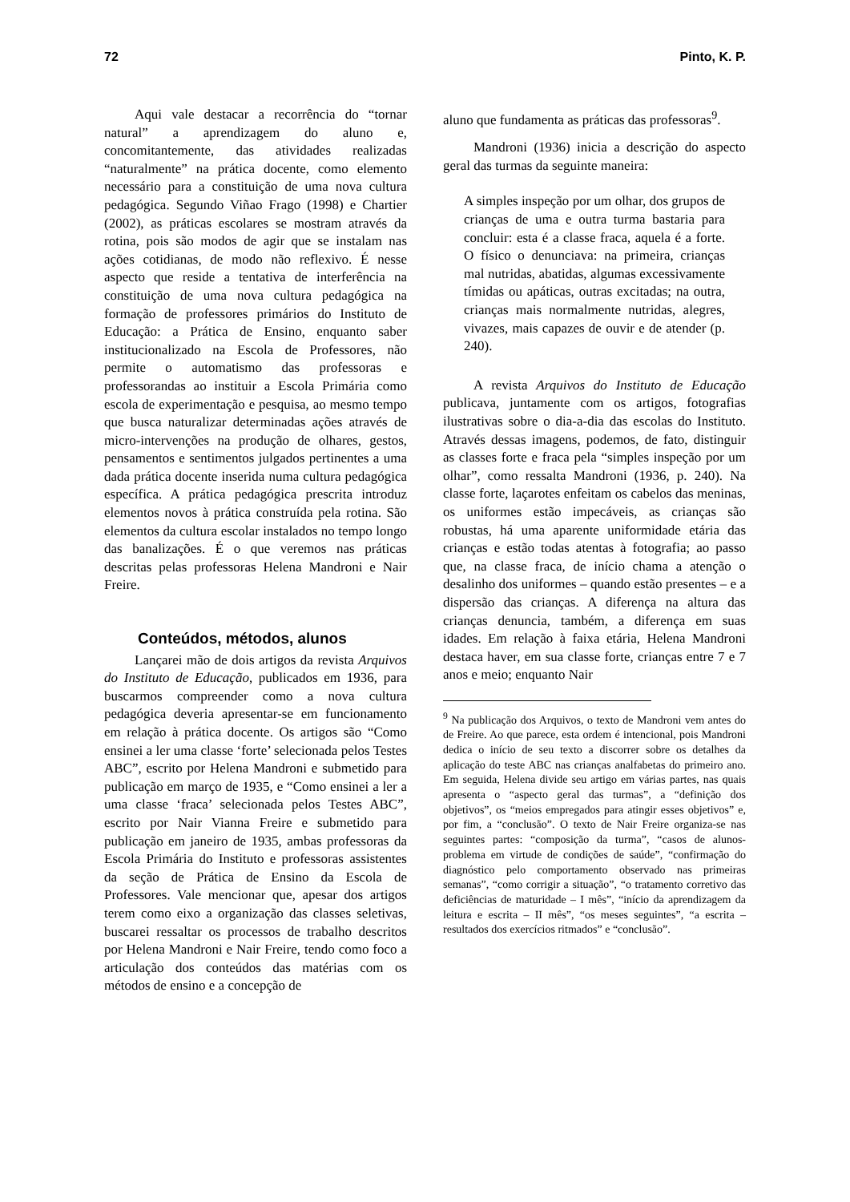72 Pinto, K. P.
Aqui vale destacar a recorrência do “tornar natural” a aprendizagem do aluno e, concomitantemente, das atividades realizadas “naturalmente” na prática docente, como elemento necessário para a constituição de uma nova cultura pedagógica. Segundo Viñao Frago (1998) e Chartier (2002), as práticas escolares se mostram através da rotina, pois são modos de agir que se instalam nas ações cotidianas, de modo não reflexivo. É nesse aspecto que reside a tentativa de interferência na constituição de uma nova cultura pedagógica na formação de professores primários do Instituto de Educação: a Prática de Ensino, enquanto saber institucionalizado na Escola de Professores, não permite o automatismo das professoras e professorandas ao instituir a Escola Primária como escola de experimentação e pesquisa, ao mesmo tempo que busca naturalizar determinadas ações através de micro-intervenções na produção de olhares, gestos, pensamentos e sentimentos julgados pertinentes a uma dada prática docente inserida numa cultura pedagógica específica. A prática pedagógica prescrita introduz elementos novos à prática construída pela rotina. São elementos da cultura escolar instalados no tempo longo das banalizações. É o que veremos nas práticas descritas pelas professoras Helena Mandroni e Nair Freire.
Conteúdos, métodos, alunos
Lançarei mão de dois artigos da revista Arquivos do Instituto de Educação, publicados em 1936, para buscarmos compreender como a nova cultura pedagógica deveria apresentar-se em funcionamento em relação à prática docente. Os artigos são “Como ensinei a ler uma classe ‘forte’ selecionada pelos Testes ABC”, escrito por Helena Mandroni e submetido para publicação em março de 1935, e “Como ensinei a ler a uma classe ‘fraca’ selecionada pelos Testes ABC”, escrito por Nair Vianna Freire e submetido para publicação em janeiro de 1935, ambas professoras da Escola Primária do Instituto e professoras assistentes da seção de Prática de Ensino da Escola de Professores. Vale mencionar que, apesar dos artigos terem como eixo a organização das classes seletivas, buscarei ressaltar os processos de trabalho descritos por Helena Mandroni e Nair Freire, tendo como foco a articulação dos conteúdos das matérias com os métodos de ensino e a concepção de
aluno que fundamenta as práticas das professoras<sup>9</sup>.
Mandroni (1936) inicia a descrição do aspecto geral das turmas da seguinte maneira:
A simples inspeção por um olhar, dos grupos de crianças de uma e outra turma bastaria para concluir: esta é a classe fraca, aquela é a forte. O físico o denunciava: na primeira, crianças mal nutridas, abatidas, algumas excessivamente tímidas ou apáticas, outras excitadas; na outra, crianças mais normalmente nutridas, alegres, vivazes, mais capazes de ouvir e de atender (p. 240).
A revista Arquivos do Instituto de Educação publicava, juntamente com os artigos, fotografias ilustrativas sobre o dia-a-dia das escolas do Instituto. Através dessas imagens, podemos, de fato, distinguir as classes forte e fraca pela “simples inspeção por um olhar”, como ressalta Mandroni (1936, p. 240). Na classe forte, laçarotes enfeitam os cabelos das meninas, os uniformes estão impecáveis, as crianças são robustas, há uma aparente uniformidade etária das crianças e estão todas atentas à fotografia; ao passo que, na classe fraca, de início chama a atenção o desalinho dos uniformes – quando estão presentes – e a dispersão das crianças. A diferença na altura das crianças denuncia, também, a diferença em suas idades. Em relação à faixa etária, Helena Mandroni destaca haver, em sua classe forte, crianças entre 7 e 7 anos e meio; enquanto Nair
<sup>9</sup> Na publicação dos Arquivos, o texto de Mandroni vem antes do de Freire. Ao que parece, esta ordem é intencional, pois Mandroni dedica o início de seu texto a discorrer sobre os detalhes da aplicação do teste ABC nas crianças analfabetas do primeiro ano. Em seguida, Helena divide seu artigo em várias partes, nas quais apresenta o “aspecto geral das turmas”, a “definição dos objetivos”, os “meios empregados para atingir esses objetivos” e, por fim, a “conclusão”. O texto de Nair Freire organiza-se nas seguintes partes: “composição da turma”, “casos de alunos-problema em virtude de condições de saúde”, “confirmação do diagnóstico pelo comportamento observado nas primeiras semanas”, “como corrigir a situação”, “o tratamento corretivo das deficiências de maturidade – I mês”, “início da aprendizagem da leitura e escrita – II mês”, “os meses seguintes”, “a escrita – resultados dos exercícios ritmados” e “conclusão”.